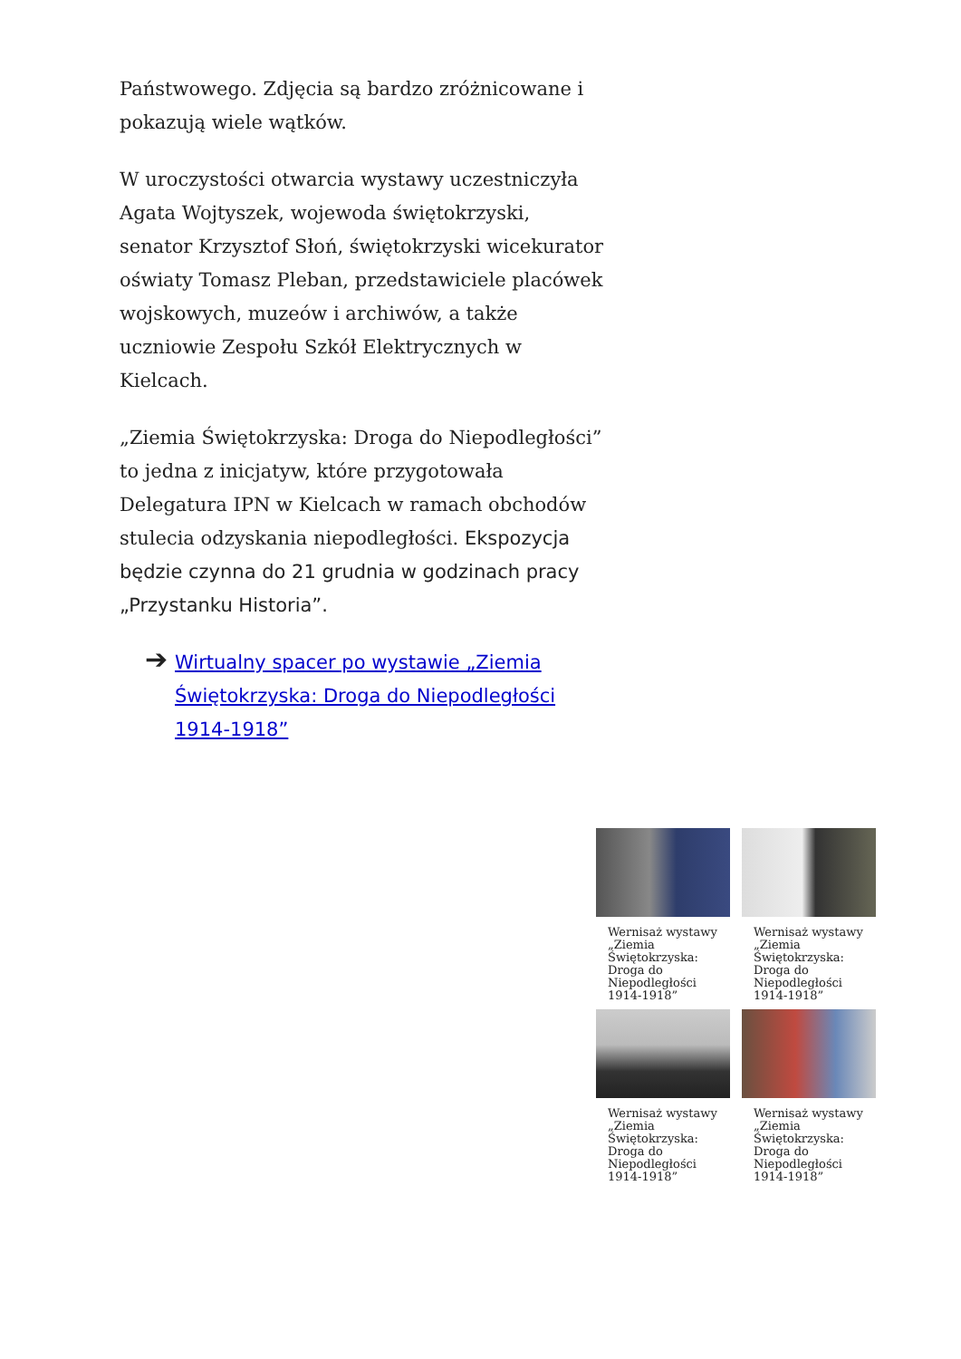Państwowego. Zdjęcia są bardzo zróżnicowane i pokazują wiele wątków.
W uroczystości otwarcia wystawy uczestniczyła Agata Wojtyszek, wojewoda świętokrzyski, senator Krzysztof Słoń, świętokrzyski wicekurator oświaty Tomasz Pleban, przedstawiciele placówek wojskowych, muzeów i archiwów, a także uczniowie Zespołu Szkół Elektrycznych w Kielcach.
„Ziemia Świętokrzyska: Droga do Niepodległości” to jedna z inicjatyw, które przygotowała Delegatura IPN w Kielcach w ramach obchodów stulecia odzyskania niepodległości. Ekspozycja będzie czynna do 21 grudnia w godzinach pracy „Przystanku Historia”.
➔ Wirtualny spacer po wystawie „Ziemia Świętokrzyska: Droga do Niepodległości 1914-1918”
Wernisaż wystawy „Ziemia Świętokrzyska: Droga do Niepodległości 1914-1918”
Wernisaż wystawy „Ziemia Świętokrzyska: Droga do Niepodległości 1914-1918”
Wernisaż wystawy „Ziemia Świętokrzyska: Droga do Niepodległości 1914-1918”
Wernisaż wystawy „Ziemia Świętokrzyska: Droga do Niepodległości 1914-1918”